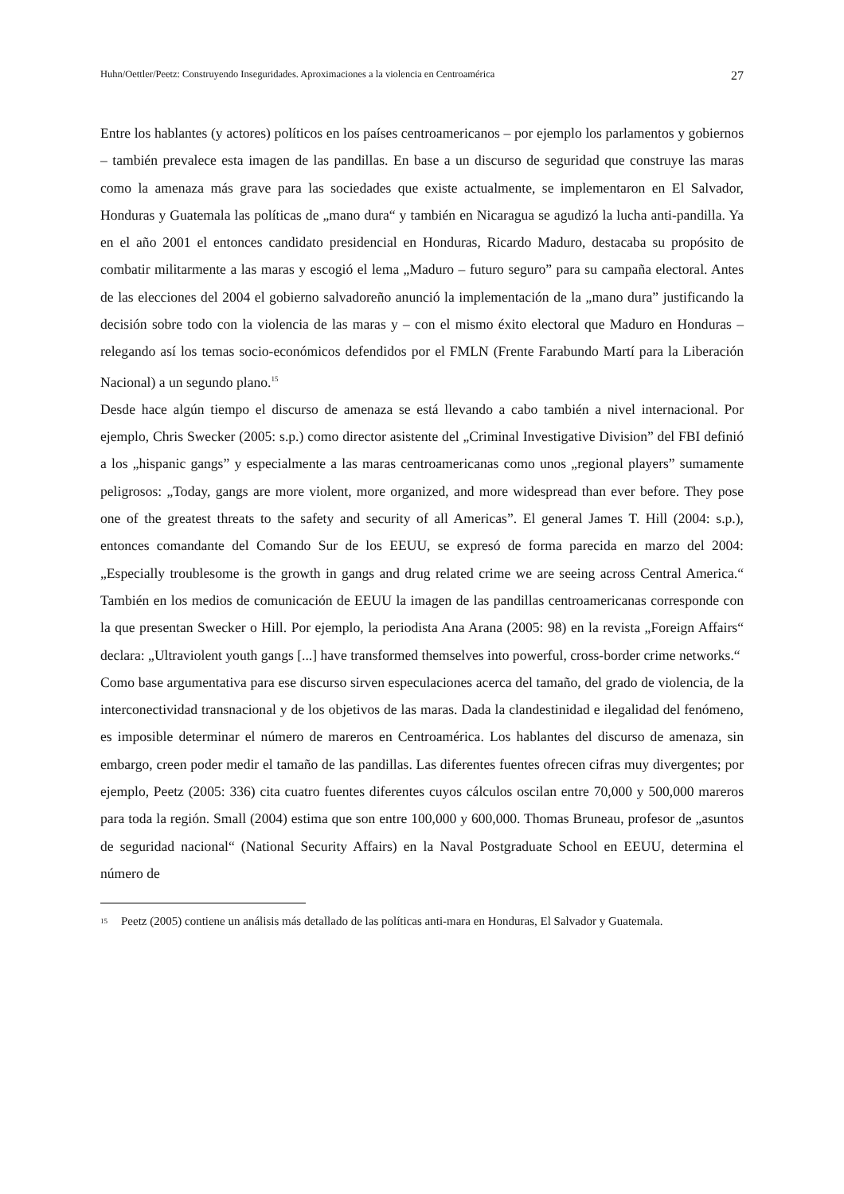Huhn/Oettler/Peetz: Construyendo Inseguridades. Aproximaciones a la violencia en Centroamérica 27
Entre los hablantes (y actores) políticos en los países centroamericanos – por ejemplo los parlamentos y gobiernos – también prevalece esta imagen de las pandillas. En base a un discurso de seguridad que construye las maras como la amenaza más grave para las sociedades que existe actualmente, se implementaron en El Salvador, Honduras y Guatemala las políticas de „mano dura“ y también en Nicaragua se agudizó la lucha anti-pandilla. Ya en el año 2001 el entonces candidato presidencial en Honduras, Ricardo Maduro, destacaba su propósito de combatir militarmente a las maras y escogió el lema „Maduro – futuro seguro” para su campaña electoral. Antes de las elecciones del 2004 el gobierno salvadoreño anunció la implementación de la „mano dura” justificando la decisión sobre todo con la violencia de las maras y – con el mismo éxito electoral que Maduro en Honduras – relegando así los temas socio-económicos defendidos por el FMLN (Frente Farabundo Martí para la Liberación Nacional) a un segundo plano.<sup>15</sup>
Desde hace algún tiempo el discurso de amenaza se está llevando a cabo también a nivel internacional. Por ejemplo, Chris Swecker (2005: s.p.) como director asistente del „Criminal Investigative Division” del FBI definió a los „hispanic gangs” y especialmente a las maras centroamericanas como unos „regional players” sumamente peligrosos: „Today, gangs are more violent, more organized, and more widespread than ever before. They pose one of the greatest threats to the safety and security of all Americas”. El general James T. Hill (2004: s.p.), entonces comandante del Comando Sur de los EEUU, se expresó de forma parecida en marzo del 2004: „Especially troublesome is the growth in gangs and drug related crime we are seeing across Central America.“ También en los medios de comunicación de EEUU la imagen de las pandillas centroamericanas corresponde con la que presentan Swecker o Hill. Por ejemplo, la periodista Ana Arana (2005: 98) en la revista „Foreign Affairs“ declara: „Ultraviolent youth gangs [...] have transformed themselves into powerful, cross-border crime networks.“
Como base argumentativa para ese discurso sirven especulaciones acerca del tamaño, del grado de violencia, de la interconectividad transnacional y de los objetivos de las maras. Dada la clandestinidad e ilegalidad del fenómeno, es imposible determinar el número de mareros en Centroamérica. Los hablantes del discurso de amenaza, sin embargo, creen poder medir el tamaño de las pandillas. Las diferentes fuentes ofrecen cifras muy divergentes; por ejemplo, Peetz (2005: 336) cita cuatro fuentes diferentes cuyos cálculos oscilan entre 70,000 y 500,000 mareros para toda la región. Small (2004) estima que son entre 100,000 y 600,000. Thomas Bruneau, profesor de „asuntos de seguridad nacional“ (National Security Affairs) en la Naval Postgraduate School en EEUU, determina el número de
<sup>15</sup> Peetz (2005) contiene un análisis más detallado de las políticas anti-mara en Honduras, El Salvador y Guatemala.